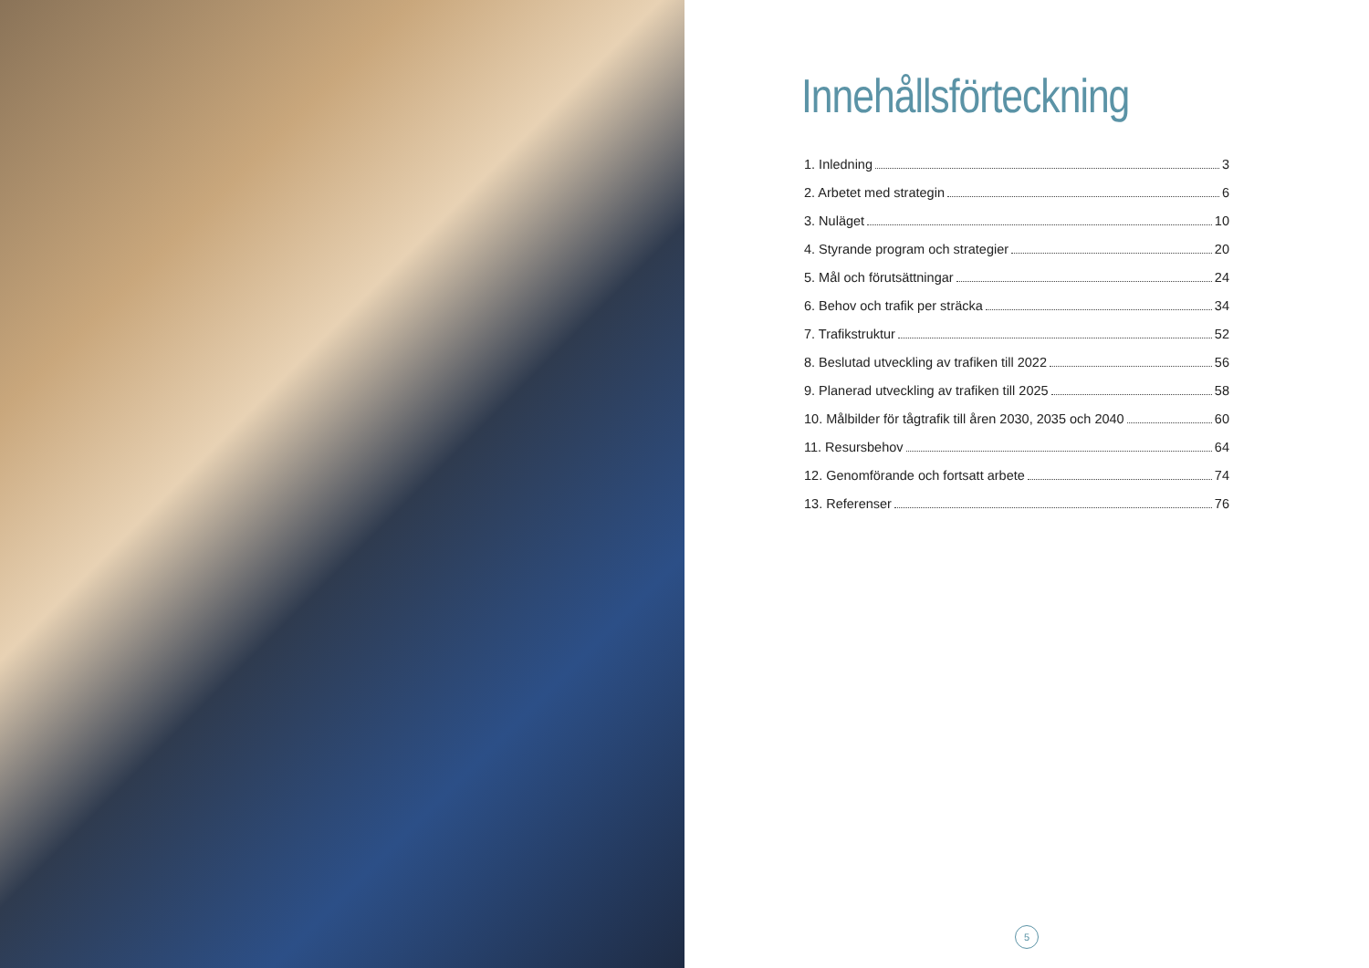Innehållsförteckning
1. Inledning 3
2. Arbetet med strategin 6
3. Nuläget 10
4. Styrande program och strategier 20
5. Mål och förutsättningar 24
6. Behov och trafik per sträcka 34
7. Trafikstruktur 52
8. Beslutad utveckling av trafiken till 2022 56
9. Planerad utveckling av trafiken till 2025 58
10. Målbilder för tågtrafik till åren 2030, 2035 och 2040 60
11. Resursbehov 64
12. Genomförande och fortsatt arbete 74
13. Referenser 76
5